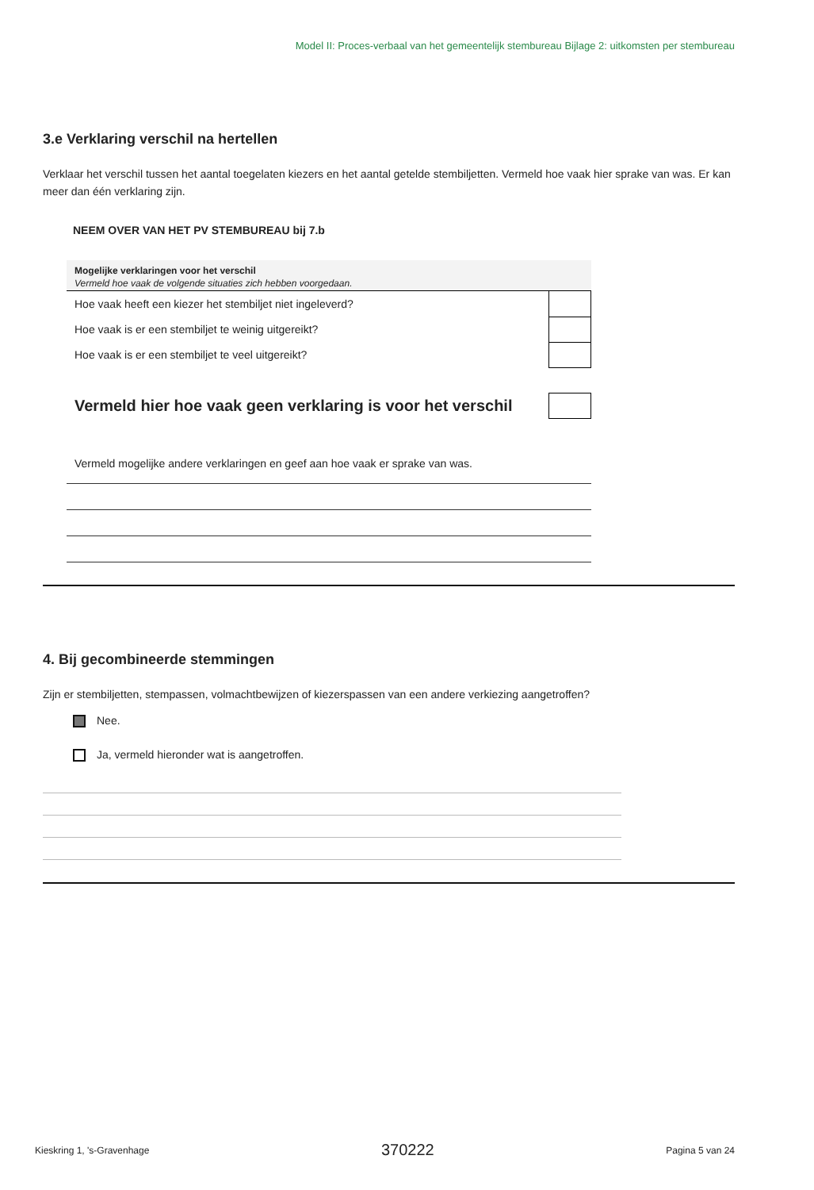Model II: Proces-verbaal van het gemeentelijk stembureau Bijlage 2: uitkomsten per stembureau
3.e Verklaring verschil na hertellen
Verklaar het verschil tussen het aantal toegelaten kiezers en het aantal getelde stembiljetten. Vermeld hoe vaak hier sprake van was. Er kan meer dan één verklaring zijn.
NEEM OVER VAN HET PV STEMBUREAU bij 7.b
| Mogelijke verklaringen voor het verschil | |
| --- | --- |
| Vermeld hoe vaak de volgende situaties zich hebben voorgedaan. | |
| Hoe vaak heeft een kiezer het stembiljet niet ingeleverd? | |
| Hoe vaak is er een stembiljet te weinig uitgereikt? | |
| Hoe vaak is er een stembiljet te veel uitgereikt? | |
| Vermeld hier hoe vaak geen verklaring is voor het verschil | |
Vermeld mogelijke andere verklaringen en geef aan hoe vaak er sprake van was.
4. Bij gecombineerde stemmingen
Zijn er stembiljetten, stempassen, volmachtbewijzen of kiezerspassen van een andere verkiezing aangetroffen?
Nee.
Ja, vermeld hieronder wat is aangetroffen.
Kieskring 1, 's-Gravenhage 370222 Pagina 5 van 24